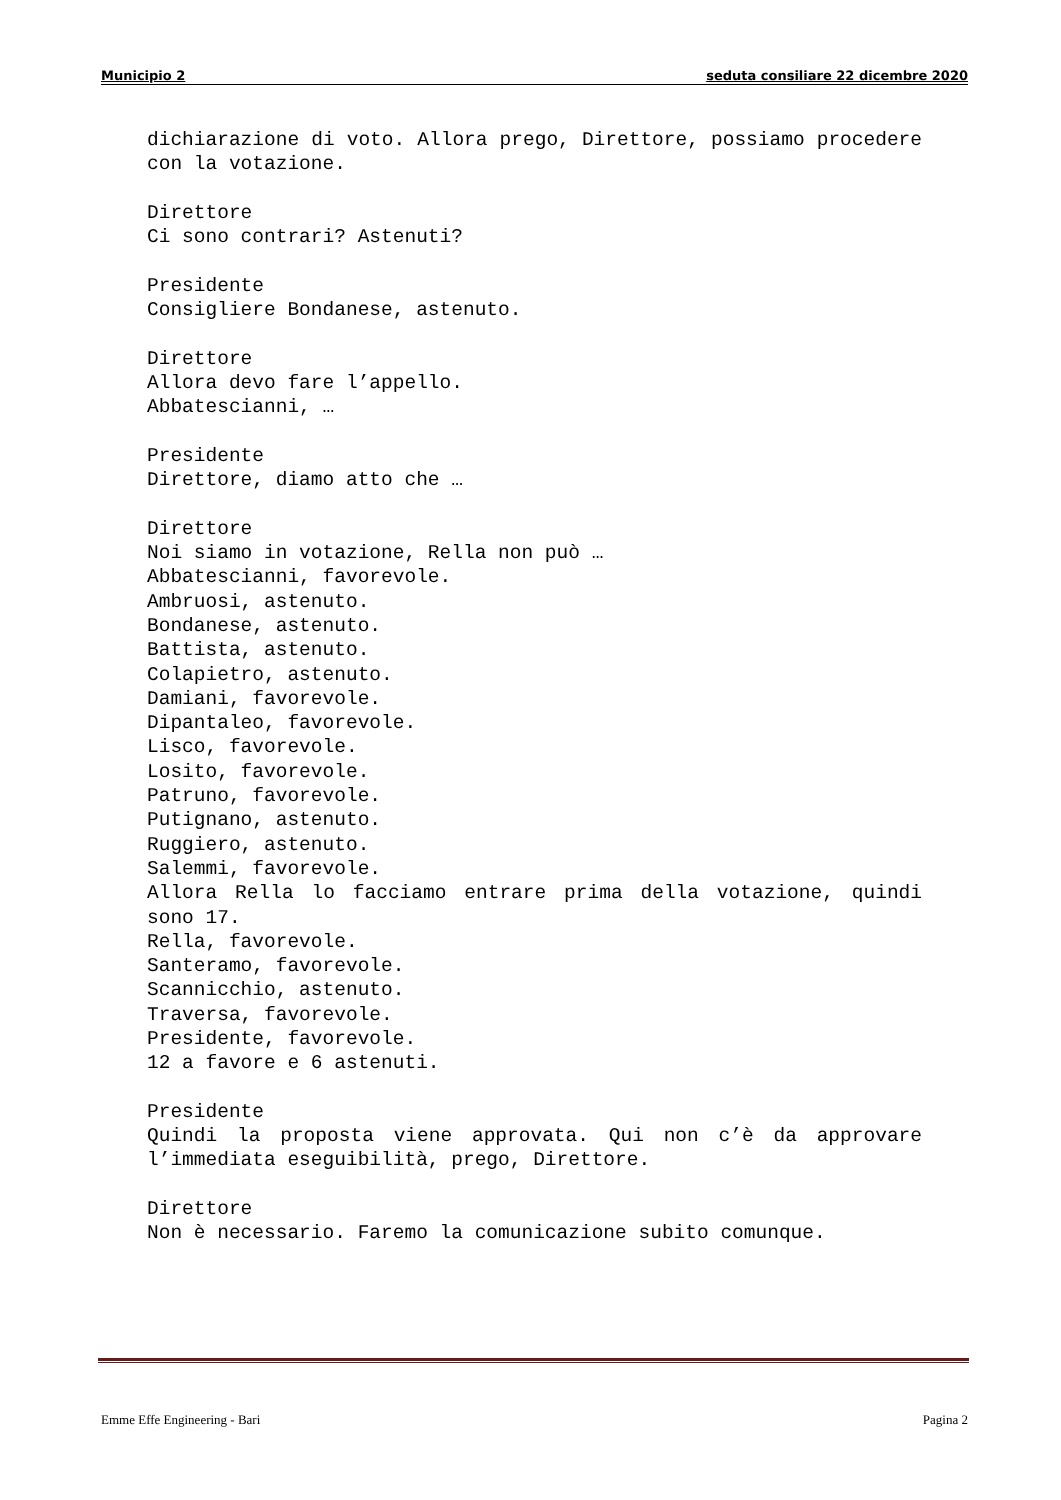Municipio 2 seduta consiliare 22 dicembre 2020
dichiarazione di voto. Allora prego, Direttore, possiamo procedere con la votazione.
Direttore
Ci sono contrari? Astenuti?
Presidente
Consigliere Bondanese, astenuto.
Direttore
Allora devo fare l’appello.
Abbatescianni, …
Presidente
Direttore, diamo atto che …
Direttore
Noi siamo in votazione, Rella non può …
Abbatescianni, favorevole.
Ambruosi, astenuto.
Bondanese, astenuto.
Battista, astenuto.
Colapietro, astenuto.
Damiani, favorevole.
Dipantaleo, favorevole.
Lisco, favorevole.
Losito, favorevole.
Patruno, favorevole.
Putignano, astenuto.
Ruggiero, astenuto.
Salemmi, favorevole.
Allora Rella lo facciamo entrare prima della votazione, quindi sono 17.
Rella, favorevole.
Santeramo, favorevole.
Scannicchio, astenuto.
Traversa, favorevole.
Presidente, favorevole.
12 a favore e 6 astenuti.
Presidente
Quindi la proposta viene approvata. Qui non c’è da approvare l’immediata eseguibilità, prego, Direttore.
Direttore
Non è necessario. Faremo la comunicazione subito comunque.
Emme Effe Engineering - Bari Pagina 2